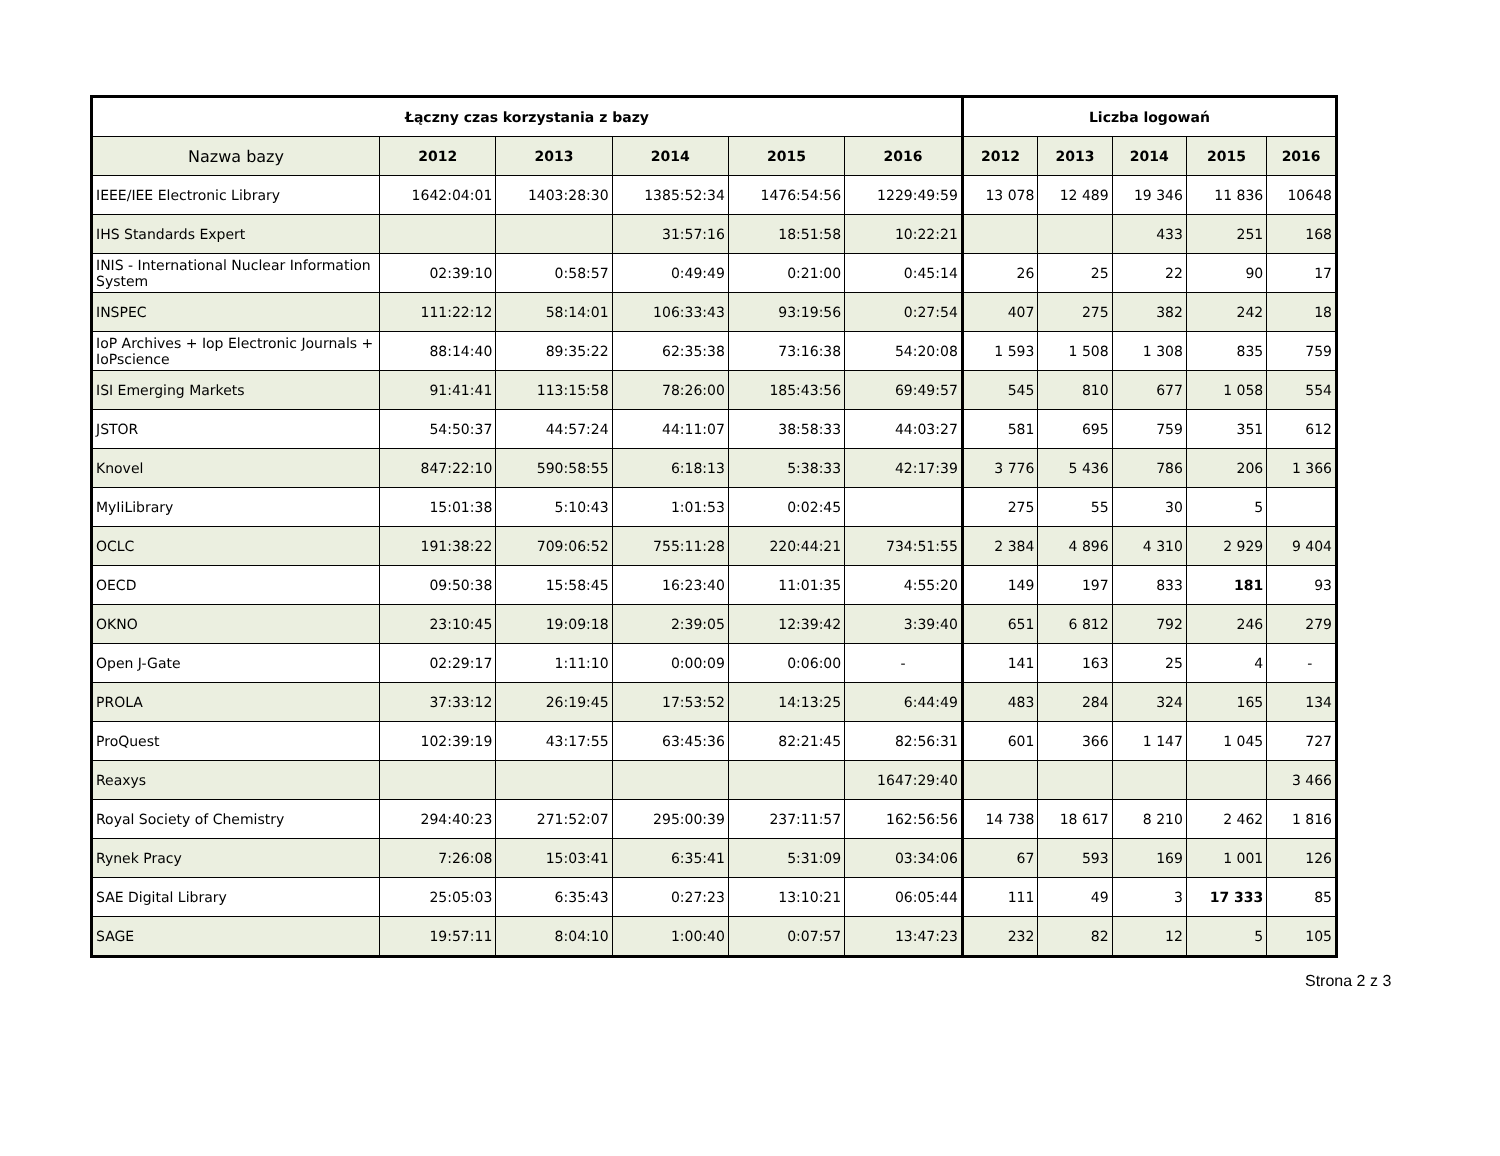| Łączny czas korzystania z bazy | | | | | | Liczba logowań | | | | |
| --- | --- | --- | --- | --- | --- | --- | --- | --- | --- | --- |
| Nazwa bazy | 2012 | 2013 | 2014 | 2015 | 2016 | 2012 | 2013 | 2014 | 2015 | 2016 |
| IEEE/IEE Electronic Library | 1642:04:01 | 1403:28:30 | 1385:52:34 | 1476:54:56 | 1229:49:59 | 13 078 | 12 489 | 19 346 | 11 836 | 10648 |
| IHS Standards Expert | | | 31:57:16 | 18:51:58 | 10:22:21 | | | 433 | 251 | 168 |
| INIS - International Nuclear Information System | 02:39:10 | 0:58:57 | 0:49:49 | 0:21:00 | 0:45:14 | 26 | 25 | 22 | 90 | 17 |
| INSPEC | 111:22:12 | 58:14:01 | 106:33:43 | 93:19:56 | 0:27:54 | 407 | 275 | 382 | 242 | 18 |
| IoP Archives + Iop Electronic Journals + IoPscience | 88:14:40 | 89:35:22 | 62:35:38 | 73:16:38 | 54:20:08 | 1 593 | 1 508 | 1 308 | 835 | 759 |
| ISI Emerging Markets | 91:41:41 | 113:15:58 | 78:26:00 | 185:43:56 | 69:49:57 | 545 | 810 | 677 | 1 058 | 554 |
| JSTOR | 54:50:37 | 44:57:24 | 44:11:07 | 38:58:33 | 44:03:27 | 581 | 695 | 759 | 351 | 612 |
| Knovel | 847:22:10 | 590:58:55 | 6:18:13 | 5:38:33 | 42:17:39 | 3 776 | 5 436 | 786 | 206 | 1 366 |
| MyIiLibrary | 15:01:38 | 5:10:43 | 1:01:53 | 0:02:45 | | 275 | 55 | 30 | 5 | |
| OCLC | 191:38:22 | 709:06:52 | 755:11:28 | 220:44:21 | 734:51:55 | 2 384 | 4 896 | 4 310 | 2 929 | 9 404 |
| OECD | 09:50:38 | 15:58:45 | 16:23:40 | 11:01:35 | 4:55:20 | 149 | 197 | 833 | 181 | 93 |
| OKNO | 23:10:45 | 19:09:18 | 2:39:05 | 12:39:42 | 3:39:40 | 651 | 6 812 | 792 | 246 | 279 |
| Open J-Gate | 02:29:17 | 1:11:10 | 0:00:09 | 0:06:00 | - | 141 | 163 | 25 | 4 | - |
| PROLA | 37:33:12 | 26:19:45 | 17:53:52 | 14:13:25 | 6:44:49 | 483 | 284 | 324 | 165 | 134 |
| ProQuest | 102:39:19 | 43:17:55 | 63:45:36 | 82:21:45 | 82:56:31 | 601 | 366 | 1 147 | 1 045 | 727 |
| Reaxys | | | | | 1647:29:40 | | | | | 3 466 |
| Royal Society of Chemistry | 294:40:23 | 271:52:07 | 295:00:39 | 237:11:57 | 162:56:56 | 14 738 | 18 617 | 8 210 | 2 462 | 1 816 |
| Rynek Pracy | 7:26:08 | 15:03:41 | 6:35:41 | 5:31:09 | 03:34:06 | 67 | 593 | 169 | 1 001 | 126 |
| SAE Digital Library | 25:05:03 | 6:35:43 | 0:27:23 | 13:10:21 | 06:05:44 | 111 | 49 | 3 | 17 333 | 85 |
| SAGE | 19:57:11 | 8:04:10 | 1:00:40 | 0:07:57 | 13:47:23 | 232 | 82 | 12 | 5 | 105 |
Strona 2 z 3